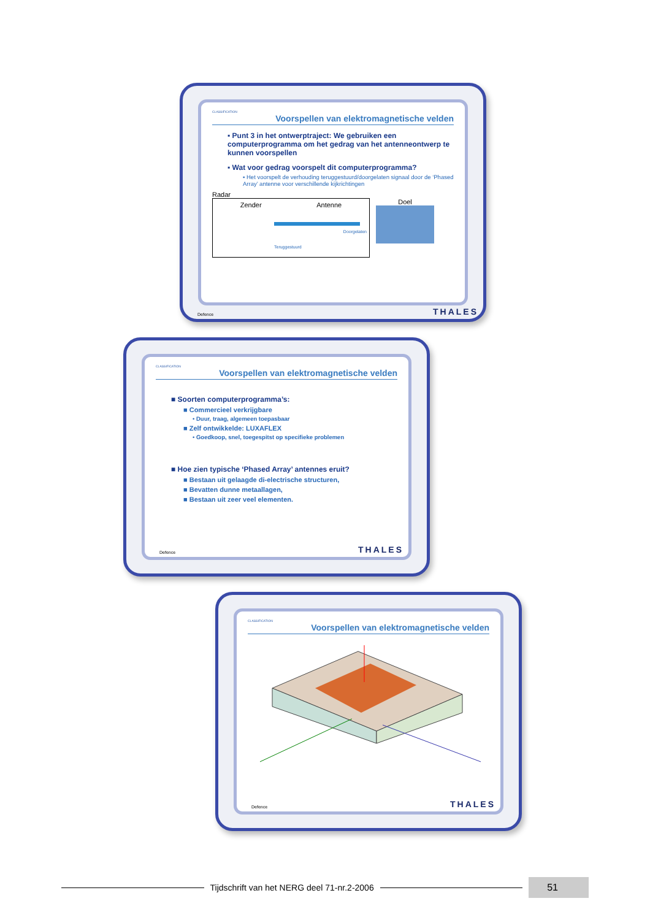CLASSIFICATION
Voorspellen van elektromagnetische velden
▪ Punt 3 in het ontwerptraject: We gebruiken een computerprogramma om het gedrag van het antenneontwerp te kunnen voorspellen
▪ Wat voor gedrag voorspelt dit computerprogramma?
▪ Het voorspelt de verhouding teruggestuurd/doorgelaten signaal door de ‘Phased Array’ antenne voor verschillende kijkrichtingen
Radar
Zender Antenne
Doorgelaten
Teruggestuurd
Doel
Defence THALES
CLASSIFICATION
Voorspellen van elektromagnetische velden
■ Soorten computerprogramma’s:
■ Commercieel verkrijgbare
• Duur, traag, algemeen toepasbaar
■ Zelf ontwikkelde: LUXAFLEX
• Goedkoop, snel, toegespitst op specifieke problemen
■ Hoe zien typische ‘Phased Array’ antennes eruit?
■ Bestaan uit gelaagde di-electrische structuren,
■ Bevatten dunne metaallagen,
■ Bestaan uit zeer veel elementen.
Defence THALES
CLASSIFICATION
Voorspellen van elektromagnetische velden
Defence THALES
Tijdschrift van het NERG deel 71-nr.2-2006
51